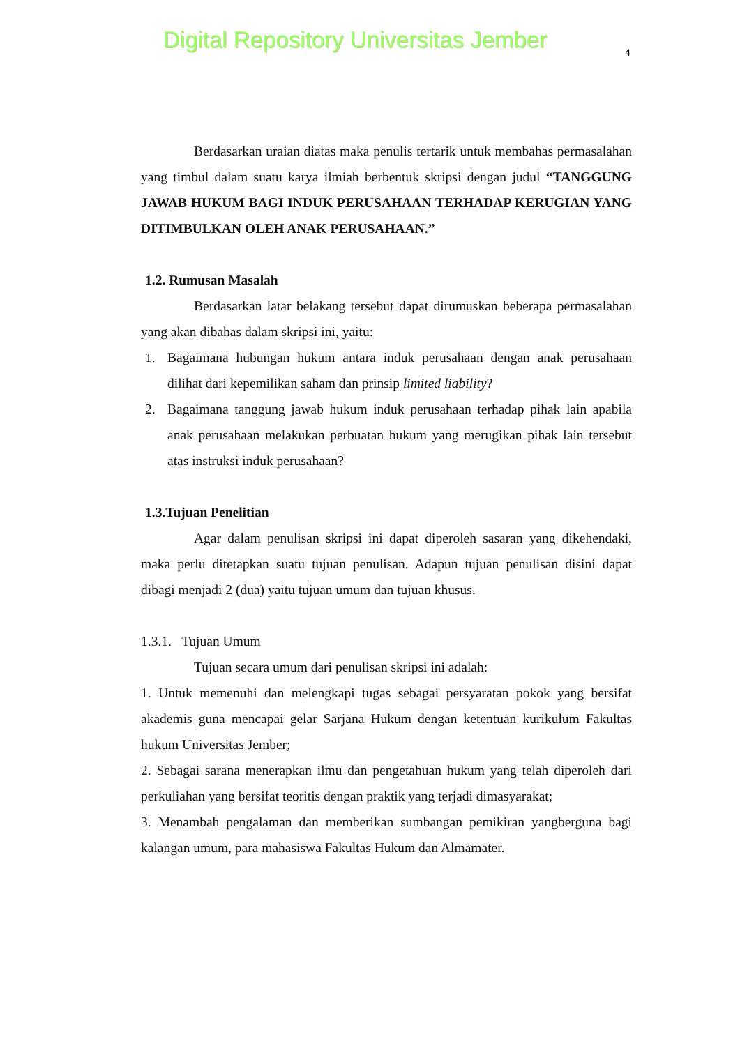Digital Repository Universitas Jember 4
Berdasarkan uraian diatas maka penulis tertarik untuk membahas permasalahan yang timbul dalam suatu karya ilmiah berbentuk skripsi dengan judul “TANGGUNG JAWAB HUKUM BAGI INDUK PERUSAHAAN TERHADAP KERUGIAN YANG DITIMBULKAN OLEH ANAK PERUSAHAAN.”
1.2. Rumusan Masalah
Berdasarkan latar belakang tersebut dapat dirumuskan beberapa permasalahan yang akan dibahas dalam skripsi ini, yaitu:
1. Bagaimana hubungan hukum antara induk perusahaan dengan anak perusahaan dilihat dari kepemilikan saham dan prinsip limited liability?
2. Bagaimana tanggung jawab hukum induk perusahaan terhadap pihak lain apabila anak perusahaan melakukan perbuatan hukum yang merugikan pihak lain tersebut atas instruksi induk perusahaan?
1.3.Tujuan Penelitian
Agar dalam penulisan skripsi ini dapat diperoleh sasaran yang dikehendaki, maka perlu ditetapkan suatu tujuan penulisan. Adapun tujuan penulisan disini dapat dibagi menjadi 2 (dua) yaitu tujuan umum dan tujuan khusus.
1.3.1. Tujuan Umum
Tujuan secara umum dari penulisan skripsi ini adalah:
1. Untuk memenuhi dan melengkapi tugas sebagai persyaratan pokok yang bersifat akademis guna mencapai gelar Sarjana Hukum dengan ketentuan kurikulum Fakultas hukum Universitas Jember;
2. Sebagai sarana menerapkan ilmu dan pengetahuan hukum yang telah diperoleh dari perkuliahan yang bersifat teoritis dengan praktik yang terjadi dimasyarakat;
3. Menambah pengalaman dan memberikan sumbangan pemikiran yangberguna bagi kalangan umum, para mahasiswa Fakultas Hukum dan Almamater.